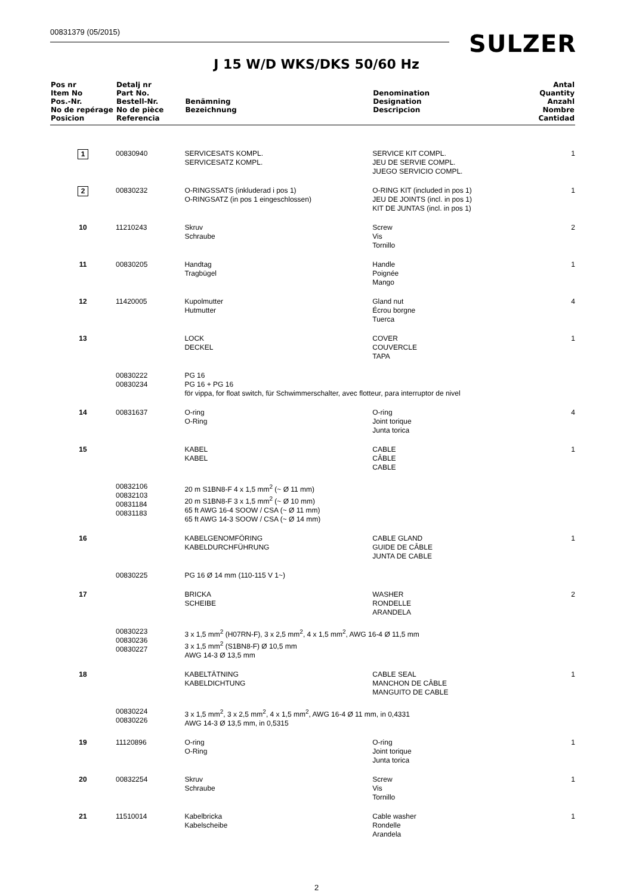00831379 (05/2015) SULZER
J 15 W/D WKS/DKS 50/60 Hz
| Pos nr Item No Pos.-Nr. No de repérage Posicion | Detalj nr Part No. Bestell-Nr. No de pièce Referencia | Benämning Bezeichnung | Denomination Designation Descripcion | Antal Quantity Anzahl Nombre Cantidad |
| --- | --- | --- | --- | --- |
| 1 | 00830940 | SERVICESATS KOMPL. SERVICESATZ KOMPL. | SERVICE KIT COMPL. JEU DE SERVIE COMPL. JUEGO SERVICIO COMPL. | 1 |
| 2 | 00830232 | O-RINGSSATS (inkluderad i pos 1) O-RINGSATZ (in pos 1 eingeschlossen) | O-RING KIT (included in pos 1) JEU DE JOINTS (incl. in pos 1) KIT DE JUNTAS (incl. in pos 1) | 1 |
| 10 | 11210243 | Skruv Schraube | Screw Vis Tornillo | 2 |
| 11 | 00830205 | Handtag Tragbügel | Handle Poignée Mango | 1 |
| 12 | 11420005 | Kupolmutter Hutmutter | Gland nut Écrou borgne Tuerca | 4 |
| 13 | | LOCK DECKEL | COVER COUVERCLE TAPA | 1 |
| | 00830222 00830234 | PG 16 PG 16 + PG 16 för vippa, for float switch, für Schwimmerschalter, avec flotteur, para interruptor de nivel | | |
| 14 | 00831637 | O-ring O-Ring | O-ring Joint torique Junta torica | 4 |
| 15 | | KABEL KABEL | CABLE CÂBLE CABLE | 1 |
| | 00832106 00832103 00831184 00831183 | 20 m S1BN8-F 4 x 1,5 mm<sup>2</sup> (~ Ø 11 mm) 20 m S1BN8-F 3 x 1,5 mm<sup>2</sup> (~ Ø 10 mm) 65 ft AWG 16-4 SOOW / CSA (~ Ø 11 mm) 65 ft AWG 14-3 SOOW / CSA (~ Ø 14 mm) | | |
| 16 | | KABELGENOMFÖRING KABELDURCHFÜHRUNG | CABLE GLAND GUIDE DE CÂBLE JUNTA DE CABLE | 1 |
| | 00830225 | PG 16 Ø 14 mm (110-115 V 1~) | | |
| 17 | | BRICKA SCHEIBE | WASHER RONDELLE ARANDELA | 2 |
| | 00830223 00830236 00830227 | 3 x 1,5 mm<sup>2</sup> (H07RN-F), 3 x 2,5 mm<sup>2</sup>, 4 x 1,5 mm<sup>2</sup>, AWG 16-4 Ø 11,5 mm 3 x 1,5 mm<sup>2</sup> (S1BN8-F) Ø 10,5 mm AWG 14-3 Ø 13,5 mm | | |
| 18 | | KABELTÄTNING KABELDICHTUNG | CABLE SEAL MANCHON DE CÂBLE MANGUITO DE CABLE | 1 |
| | 00830224 00830226 | 3 x 1,5 mm<sup>2</sup>, 3 x 2,5 mm<sup>2</sup>, 4 x 1,5 mm<sup>2</sup>, AWG 16-4 Ø 11 mm, in 0,4331 AWG 14-3 Ø 13,5 mm, in 0,5315 | | |
| 19 | 11120896 | O-ring O-Ring | O-ring Joint torique Junta torica | 1 |
| 20 | 00832254 | Skruv Schraube | Screw Vis Tornillo | 1 |
| 21 | 11510014 | Kabelbricka Kabelscheibe | Cable washer Rondelle Arandela | 1 |
2